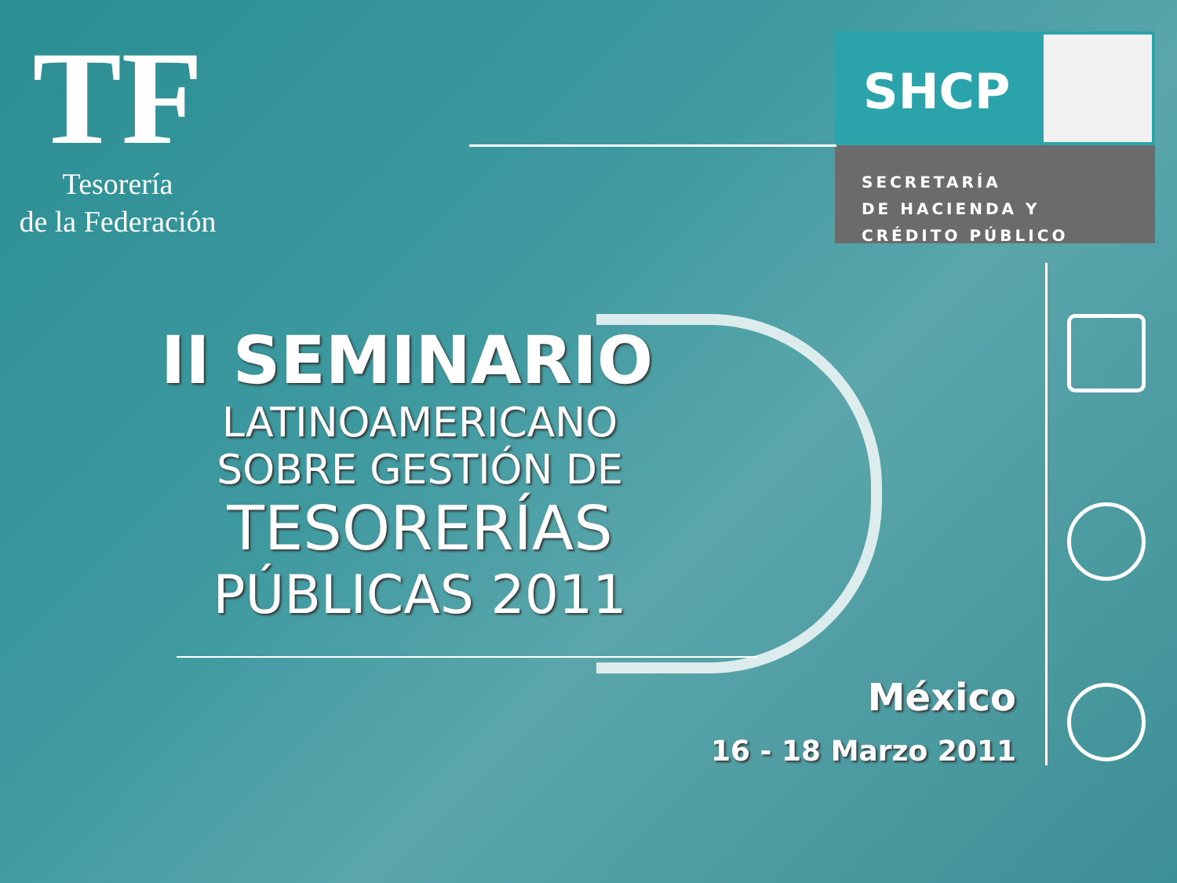TF
Tesorería
de la Federación
SHCP
SECRETARÍA
DE HACIENDA Y
CRÉDITO PÚBLICO
II SEMINARIO
LATINOAMERICANO
SOBRE GESTIÓN DE
TESORERÍAS
PÚBLICAS 2011
México
16 - 18 Marzo 2011